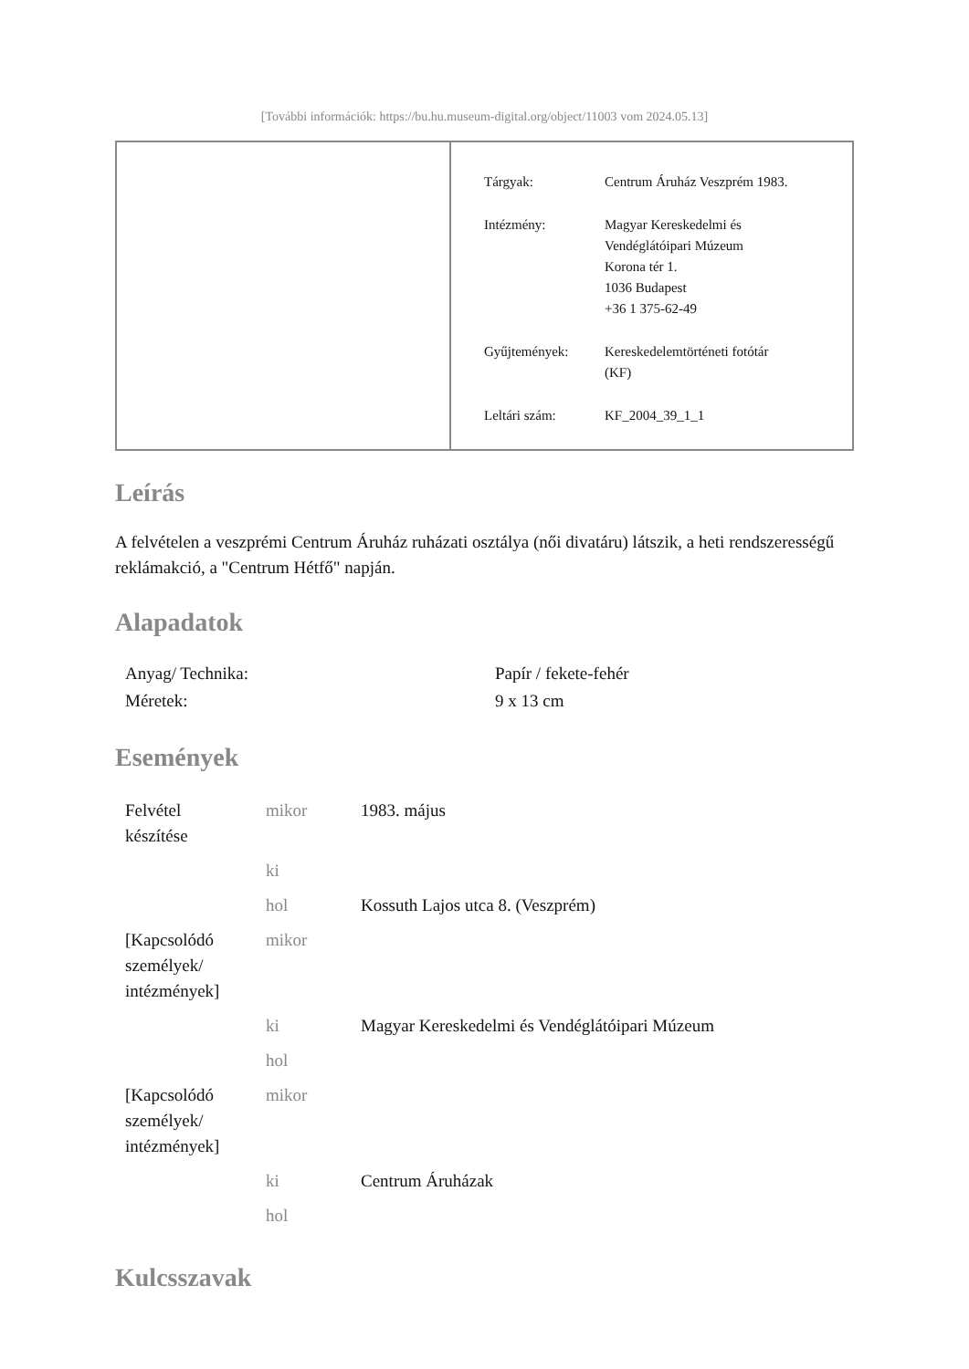[További információk: https://bu.hu.museum-digital.org/object/11003 vom 2024.05.13]
| Tárgyak: | Centrum Áruház Veszprém 1983. |
| Intézmény: | Magyar Kereskedelmi és Vendéglátóipari Múzeum Korona tér 1. 1036 Budapest +36 1 375-62-49 |
| Gyűjtemények: | Kereskedelemtörténeti fotótár (KF) |
| Leltári szám: | KF_2004_39_1_1 |
Leírás
A felvételen a veszprémi Centrum Áruház ruházati osztálya (női divatáru) látszik, a heti rendszerességű reklámakció, a "Centrum Hétfő" napján.
Alapadatok
| Anyag/ Technika: | Papír / fekete-fehér |
| Méretek: | 9 x 13 cm |
Események
| Felvétel készítése | mikor | 1983. május |
| | ki | |
| | hol | Kossuth Lajos utca 8. (Veszprém) |
| [Kapcsolódó személyek/ intézmények] | mikor | |
| | ki | Magyar Kereskedelmi és Vendéglátóipari Múzeum |
| | hol | |
| [Kapcsolódó személyek/ intézmények] | mikor | |
| | ki | Centrum Áruházak |
| | hol | |
Kulcsszavak